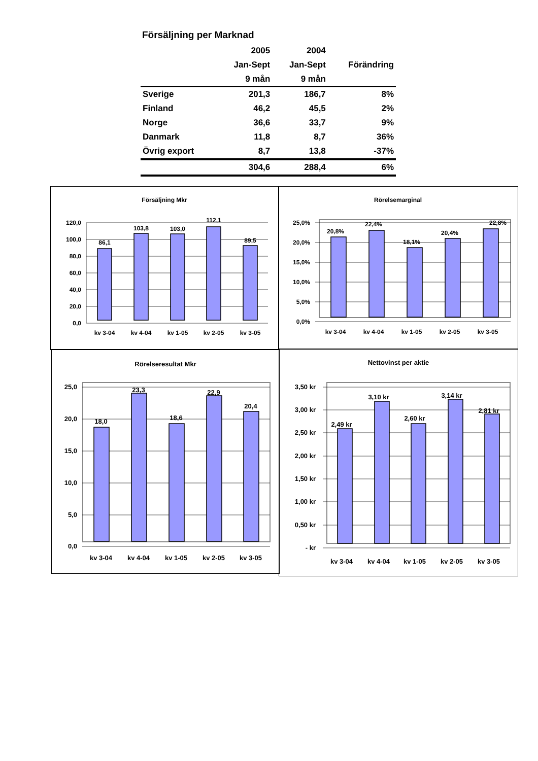Försäljning per Marknad
| | 2005 | 2004 | |
| --- | --- | --- | --- |
| | Jan-Sept | Jan-Sept | Förändring |
| | 9 mån | 9 mån | |
| Sverige | 201,3 | 186,7 | 8% |
| Finland | 46,2 | 45,5 | 2% |
| Norge | 36,6 | 33,7 | 9% |
| Danmark | 11,8 | 8,7 | 36% |
| Övrig export | 8,7 | 13,8 | -37% |
| | 304,6 | 288,4 | 6% |
Försäljning Mkr
120,0
100,0
80,0
60,0
40,0
20,0
0,0
86,1
103,8
103,0
112,1
89,5
kv 3-04
kv 4-04
kv 1-05
kv 2-05
kv 3-05
Rörelsemarginal
25,0%
20,0%
15,0%
10,0%
5,0%
0,0%
20,8%
22,4%
18,1%
20,4%
22,8%
kv 3-04
kv 4-04
kv 1-05
kv 2-05
kv 3-05
Rörelseresultat Mkr
25,0
20,0
15,0
10,0
5,0
0,0
18,0
23,3
18,6
22,9
20,4
kv 3-04
kv 4-04
kv 1-05
kv 2-05
kv 3-05
Nettovinst per aktie
3,50 kr
3,00 kr
2,50 kr
2,00 kr
1,50 kr
1,00 kr
0,50 kr
- kr
2,49 kr
3,10 kr
2,60 kr
3,14 kr
2,81 kr
kv 3-04
kv 4-04
kv 1-05
kv 2-05
kv 3-05